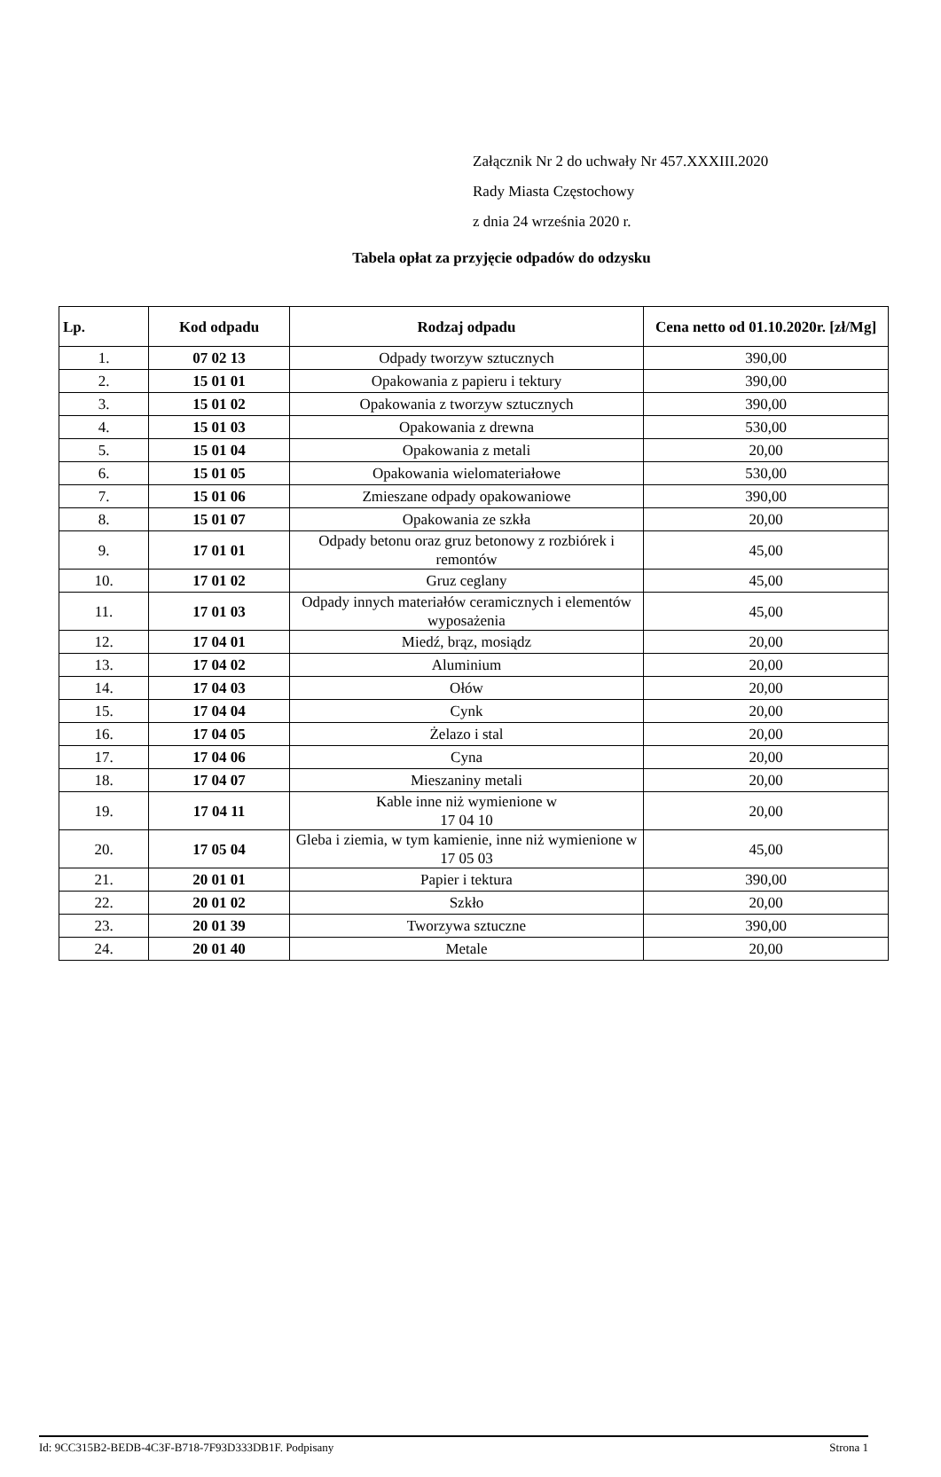Załącznik Nr 2 do uchwały Nr 457.XXXIII.2020
Rady Miasta Częstochowy
z dnia 24 września 2020 r.
Tabela opłat za przyjęcie odpadów do odzysku
| Lp. | Kod odpadu | Rodzaj odpadu | Cena netto od 01.10.2020r. [zł/Mg] |
| --- | --- | --- | --- |
| 1. | 07 02 13 | Odpady tworzyw sztucznych | 390,00 |
| 2. | 15 01 01 | Opakowania z papieru i tektury | 390,00 |
| 3. | 15 01 02 | Opakowania z tworzyw sztucznych | 390,00 |
| 4. | 15 01 03 | Opakowania z drewna | 530,00 |
| 5. | 15 01 04 | Opakowania z metali | 20,00 |
| 6. | 15 01 05 | Opakowania wielomateriałowe | 530,00 |
| 7. | 15 01 06 | Zmieszane odpady opakowaniowe | 390,00 |
| 8. | 15 01 07 | Opakowania ze szkła | 20,00 |
| 9. | 17 01 01 | Odpady betonu oraz gruz betonowy z rozbiórek i remontów | 45,00 |
| 10. | 17 01 02 | Gruz ceglany | 45,00 |
| 11. | 17 01 03 | Odpady innych materiałów ceramicznych i elementów wyposażenia | 45,00 |
| 12. | 17 04 01 | Miedź, brąz, mosiądz | 20,00 |
| 13. | 17 04 02 | Aluminium | 20,00 |
| 14. | 17 04 03 | Ołów | 20,00 |
| 15. | 17 04 04 | Cynk | 20,00 |
| 16. | 17 04 05 | Żelazo i stal | 20,00 |
| 17. | 17 04 06 | Cyna | 20,00 |
| 18. | 17 04 07 | Mieszaniny metali | 20,00 |
| 19. | 17 04 11 | Kable inne niż wymienione w 17 04 10 | 20,00 |
| 20. | 17 05 04 | Gleba i ziemia, w tym kamienie, inne niż wymienione w 17 05 03 | 45,00 |
| 21. | 20 01 01 | Papier i tektura | 390,00 |
| 22. | 20 01 02 | Szkło | 20,00 |
| 23. | 20 01 39 | Tworzywa sztuczne | 390,00 |
| 24. | 20 01 40 | Metale | 20,00 |
Id: 9CC315B2-BEDB-4C3F-B718-7F93D333DB1F. Podpisany Strona 1